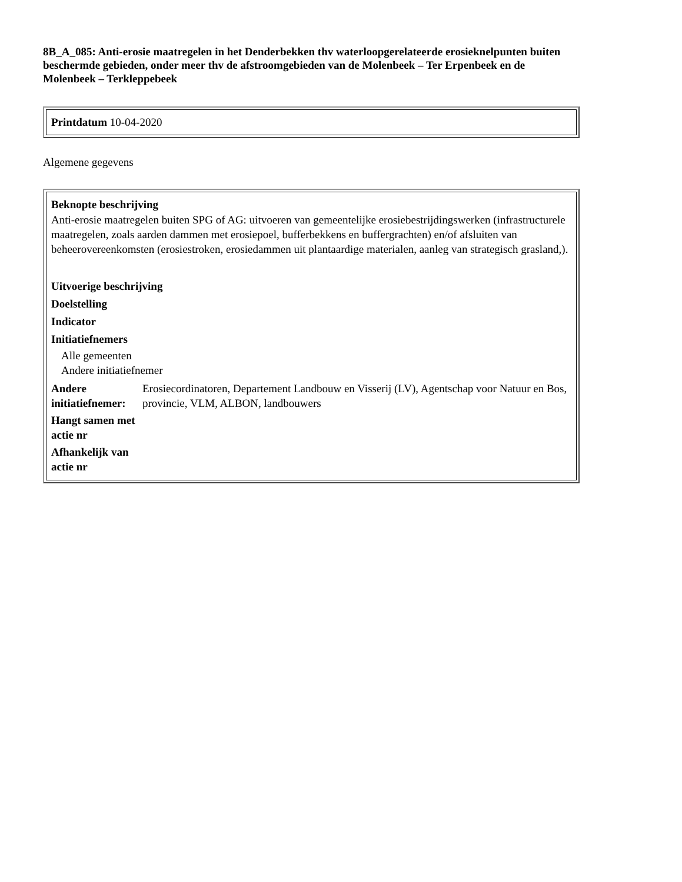8B_A_085: Anti-erosie maatregelen in het Denderbekken thv waterloopgerelateerde erosieknelpunten buiten beschermde gebieden, onder meer thv de afstroomgebieden van de Molenbeek – Ter Erpenbeek en de Molenbeek – Terkleppebeek
Printdatum 10-04-2020
Algemene gegevens
Beknopte beschrijving
Anti-erosie maatregelen buiten SPG of AG: uitvoeren van gemeentelijke erosiebestrijdingswerken (infrastructurele maatregelen, zoals aarden dammen met erosiepoel, bufferbekkens en buffergrachten) en/of afsluiten van beheerovereenkomsten (erosiestroken, erosiedammen uit plantaardige materialen, aanleg van strategisch grasland,).
Uitvoerige beschrijving
Doelstelling
Indicator
Initiatiefnemers
Alle gemeenten
Andere initiatiefnemer
| Andere initiatiefnemer: | Erosiecordinatoren, Departement Landbouw en Visserij (LV), Agentschap voor Natuur en Bos, provincie, VLM, ALBON, landbouwers |
| Hangt samen met actie nr | |
| Afhankelijk van actie nr | |